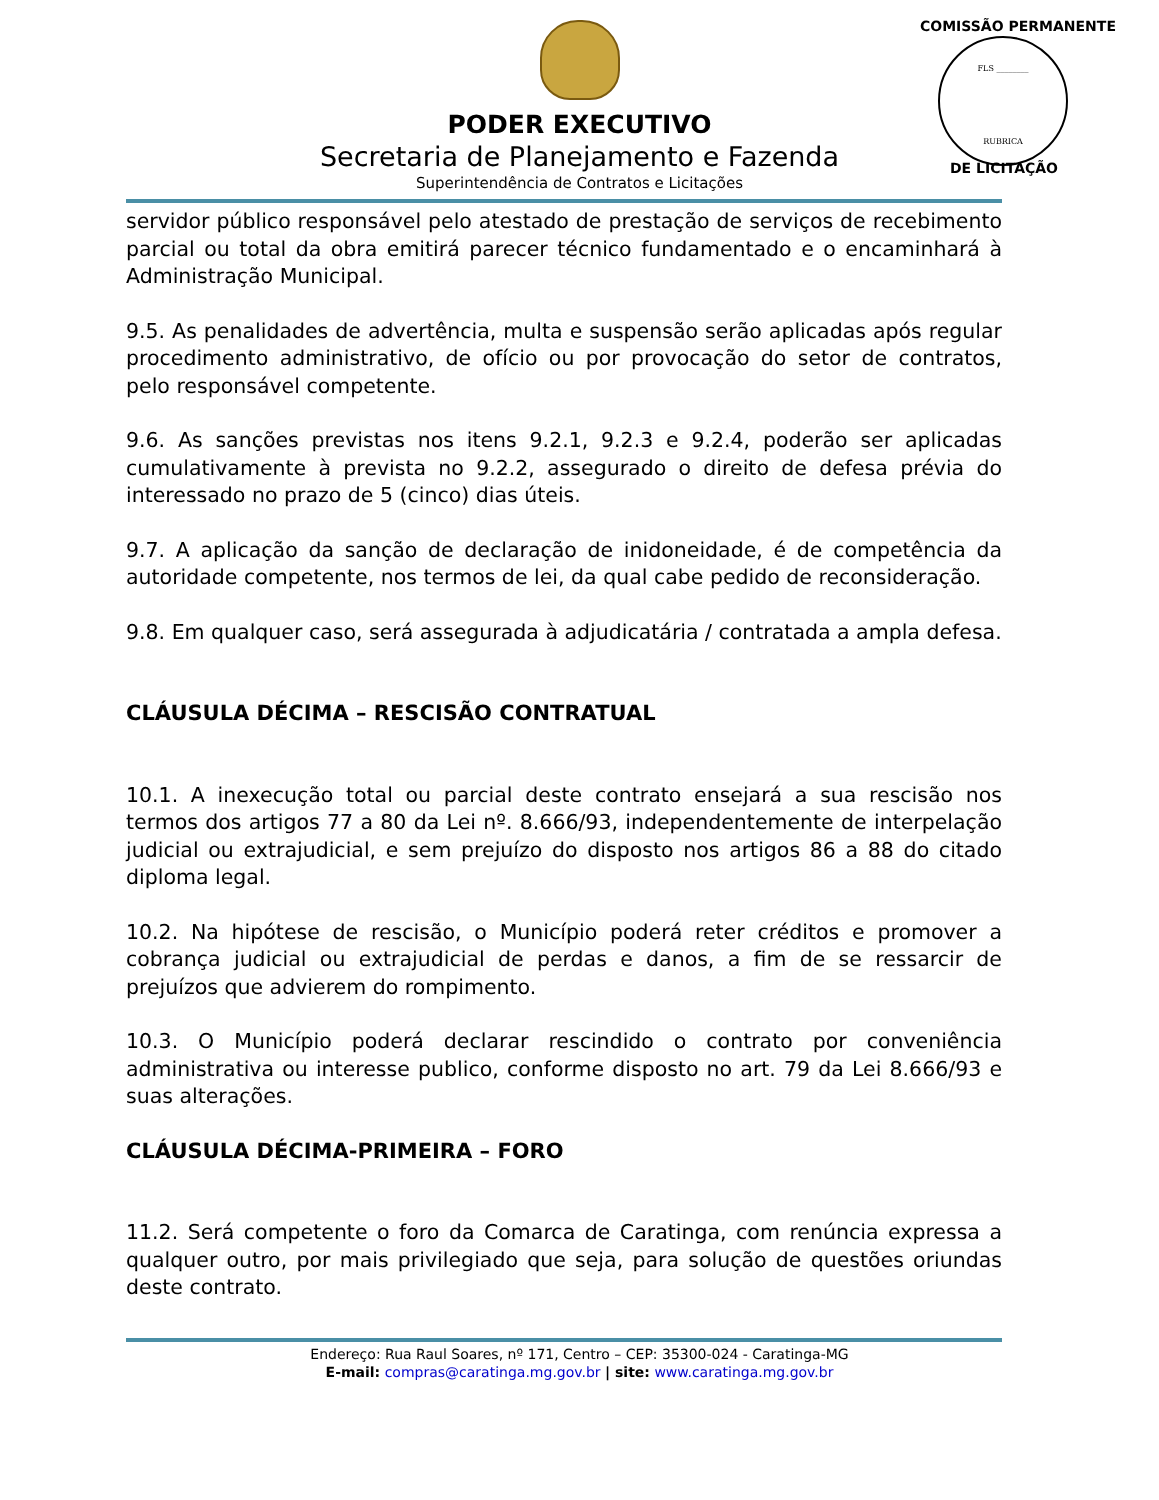PODER EXECUTIVO
Secretaria de Planejamento e Fazenda
Superintendência de Contratos e Licitações
COMISSÃO PERMANENTE
FLS ________
RUBRICA
DE LICITAÇÃO
servidor público responsável pelo atestado de prestação de serviços de recebimento parcial ou total da obra emitirá parecer técnico fundamentado e o encaminhará à Administração Municipal.
9.5. As penalidades de advertência, multa e suspensão serão aplicadas após regular procedimento administrativo, de ofício ou por provocação do setor de contratos, pelo responsável competente.
9.6. As sanções previstas nos itens 9.2.1, 9.2.3 e 9.2.4, poderão ser aplicadas cumulativamente à prevista no 9.2.2, assegurado o direito de defesa prévia do interessado no prazo de 5 (cinco) dias úteis.
9.7. A aplicação da sanção de declaração de inidoneidade, é de competência da autoridade competente, nos termos de lei, da qual cabe pedido de reconsideração.
9.8. Em qualquer caso, será assegurada à adjudicatária / contratada a ampla defesa.
CLÁUSULA DÉCIMA – RESCISÃO CONTRATUAL
10.1. A inexecução total ou parcial deste contrato ensejará a sua rescisão nos termos dos artigos 77 a 80 da Lei nº. 8.666/93, independentemente de interpelação judicial ou extrajudicial, e sem prejuízo do disposto nos artigos 86 a 88 do citado diploma legal.
10.2. Na hipótese de rescisão, o Município poderá reter créditos e promover a cobrança judicial ou extrajudicial de perdas e danos, a fim de se ressarcir de prejuízos que advierem do rompimento.
10.3. O Município poderá declarar rescindido o contrato por conveniência administrativa ou interesse publico, conforme disposto no art. 79 da Lei 8.666/93 e suas alterações.
CLÁUSULA DÉCIMA-PRIMEIRA – FORO
11.2. Será competente o foro da Comarca de Caratinga, com renúncia expressa a qualquer outro, por mais privilegiado que seja, para solução de questões oriundas deste contrato.
Endereço: Rua Raul Soares, nº 171, Centro – CEP: 35300-024 - Caratinga-MG
E-mail: compras@caratinga.mg.gov.br | site: www.caratinga.mg.gov.br